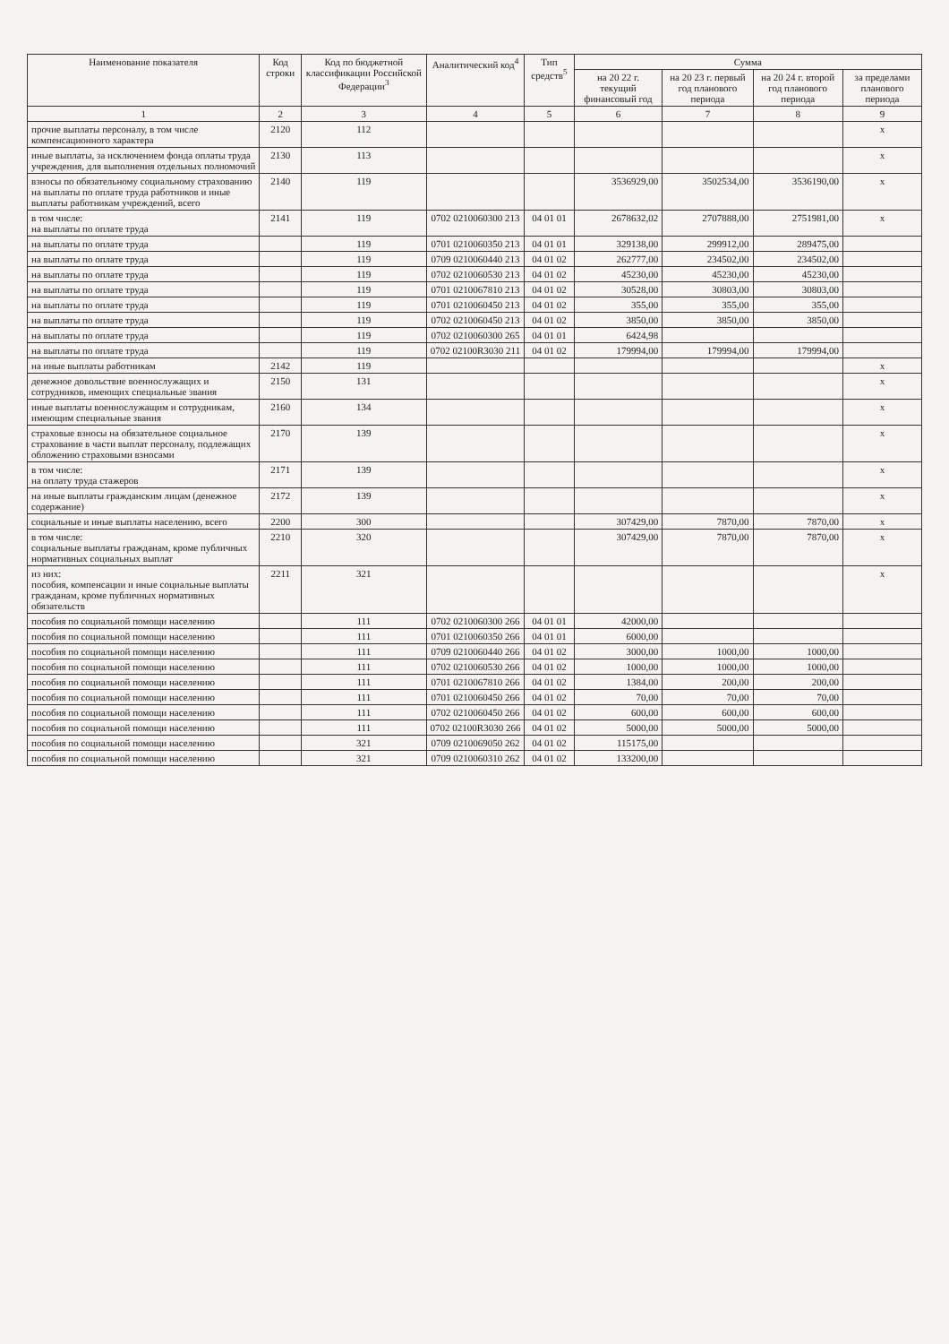| Наименование показателя | Код строки | Код по бюджетной классификации Российской Федерации<sup>3</sup> | Аналитический код<sup>4</sup> | Тип средств<sup>5</sup> | Сумма | | | |
| --- | --- | --- | --- | --- | --- | --- | --- | --- |
| | | | | | на 20 22 г. текущий финансовый год | на 20 23 г. первый год планового периода | на 20 24 г. второй год планового периода | за пределами планового периода |
| 1 | 2 | 3 | 4 | 5 | 6 | 7 | 8 | 9 |
| прочие выплаты персоналу, в том числе компенсационного характера | 2120 | 112 | | | | | | x |
| иные выплаты, за исключением фонда оплаты труда учреждения, для выполнения отдельных полномочий | 2130 | 113 | | | | | | x |
| взносы по обязательному социальному страхованию на выплаты по оплате труда работников и иные выплаты работникам учреждений, всего | 2140 | 119 | | | 3536929,00 | 3502534,00 | 3536190,00 | x |
| в том числе: на выплаты по оплате труда | 2141 | 119 | 0702 0210060300 213 | 04 01 01 | 2678632,02 | 2707888,00 | 2751981,00 | x |
| на выплаты по оплате труда | | 119 | 0701 0210060350 213 | 04 01 01 | 329138,00 | 299912,00 | 289475,00 | |
| на выплаты по оплате труда | | 119 | 0709 0210060440 213 | 04 01 02 | 262777,00 | 234502,00 | 234502,00 | |
| на выплаты по оплате труда | | 119 | 0702 0210060530 213 | 04 01 02 | 45230,00 | 45230,00 | 45230,00 | |
| на выплаты по оплате труда | | 119 | 0701 0210067810 213 | 04 01 02 | 30528,00 | 30803,00 | 30803,00 | |
| на выплаты по оплате труда | | 119 | 0701 0210060450 213 | 04 01 02 | 355,00 | 355,00 | 355,00 | |
| на выплаты по оплате труда | | 119 | 0702 0210060450 213 | 04 01 02 | 3850,00 | 3850,00 | 3850,00 | |
| на выплаты по оплате труда | | 119 | 0702 0210060300 265 | 04 01 01 | 6424,98 | | | |
| на выплаты по оплате труда | | 119 | 0702 02100R3030 211 | 04 01 02 | 179994,00 | 179994,00 | 179994,00 | |
| на иные выплаты работникам | 2142 | 119 | | | | | | x |
| денежное довольствие военнослужащих и сотрудников, имеющих специальные звания | 2150 | 131 | | | | | | x |
| иные выплаты военнослужащим и сотрудникам, имеющим специальные звания | 2160 | 134 | | | | | | x |
| страховые взносы на обязательное социальное страхование в части выплат персоналу, подлежащих обложению страховыми взносами | 2170 | 139 | | | | | | x |
| в том числе: на оплату труда стажеров | 2171 | 139 | | | | | | x |
| на иные выплаты гражданским лицам (денежное содержание) | 2172 | 139 | | | | | | x |
| социальные и иные выплаты населению, всего | 2200 | 300 | | | 307429,00 | 7870,00 | 7870,00 | x |
| в том числе: социальные выплаты гражданам, кроме публичных нормативных социальных выплат | 2210 | 320 | | | 307429,00 | 7870,00 | 7870,00 | x |
| из них: пособия, компенсации и иные социальные выплаты гражданам, кроме публичных нормативных обязательств | 2211 | 321 | | | | | | x |
| пособия по социальной помощи населению | | 111 | 0702 0210060300 266 | 04 01 01 | 42000,00 | | | |
| пособия по социальной помощи населению | | 111 | 0701 0210060350 266 | 04 01 01 | 6000,00 | | | |
| пособия по социальной помощи населению | | 111 | 0709 0210060440 266 | 04 01 02 | 3000,00 | 1000,00 | 1000,00 | |
| пособия по социальной помощи населению | | 111 | 0702 0210060530 266 | 04 01 02 | 1000,00 | 1000,00 | 1000,00 | |
| пособия по социальной помощи населению | | 111 | 0701 0210067810 266 | 04 01 02 | 1384,00 | 200,00 | 200,00 | |
| пособия по социальной помощи населению | | 111 | 0701 0210060450 266 | 04 01 02 | 70,00 | 70,00 | 70,00 | |
| пособия по социальной помощи населению | | 111 | 0702 0210060450 266 | 04 01 02 | 600,00 | 600,00 | 600,00 | |
| пособия по социальной помощи населению | | 111 | 0702 02100R3030 266 | 04 01 02 | 5000,00 | 5000,00 | 5000,00 | |
| пособия по социальной помощи населению | | 321 | 0709 0210069050 262 | 04 01 02 | 115175,00 | | | |
| пособия по социальной помощи населению | | 321 | 0709 0210060310 262 | 04 01 02 | 133200,00 | | | |